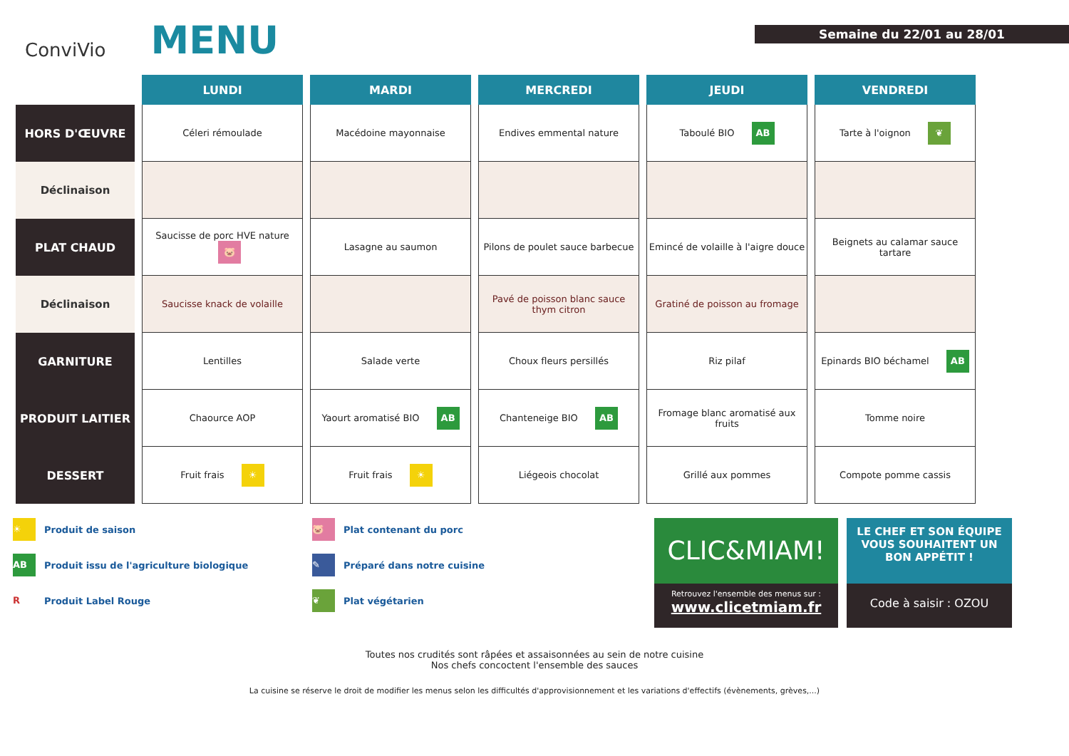ConviVio
MENU
Semaine du 22/01 au 28/01
| | LUNDI | MARDI | MERCREDI | JEUDI | VENDREDI |
| --- | --- | --- | --- | --- | --- |
| HORS D'ŒUVRE | Céleri rémoulade | Macédoine mayonnaise | Endives emmental nature | Taboulé BIO AB | Tarte à l'oignon ❦ |
| Déclinaison | | | | | |
| PLAT CHAUD | Saucisse de porc HVE nature 🐷 | Lasagne au saumon | Pilons de poulet sauce barbecue | Emincé de volaille à l'aigre douce | Beignets au calamar sauce tartare |
| Déclinaison | Saucisse knack de volaille | | Pavé de poisson blanc sauce thym citron | Gratiné de poisson au fromage | |
| GARNITURE | Lentilles | Salade verte | Choux fleurs persillés | Riz pilaf | Epinards BIO béchamel AB |
| PRODUIT LAITIER | Chaource AOP | Yaourt aromatisé BIO AB | Chanteneige BIO AB | Fromage blanc aromatisé aux fruits | Tomme noire |
| DESSERT | Fruit frais ☀ | Fruit frais ☀ | Liégeois chocolat | Grillé aux pommes | Compote pomme cassis |
☀ Produit de saison
AB Produit issu de l'agriculture biologique
R Produit Label Rouge
🐷 Plat contenant du porc
✎ Préparé dans notre cuisine
❦ Plat végétarien
CLIC&MIAM!
Retrouvez l'ensemble des menus sur :
www.clicetmiam.fr
LE CHEF ET SON ÉQUIPE VOUS SOUHAITENT UN BON APPÉTIT !
Code à saisir : OZOU
Toutes nos crudités sont râpées et assaisonnées au sein de notre cuisine
Nos chefs concoctent l'ensemble des sauces
La cuisine se réserve le droit de modifier les menus selon les difficultés d'approvisionnement et les variations d'effectifs (évènements, grèves,...)